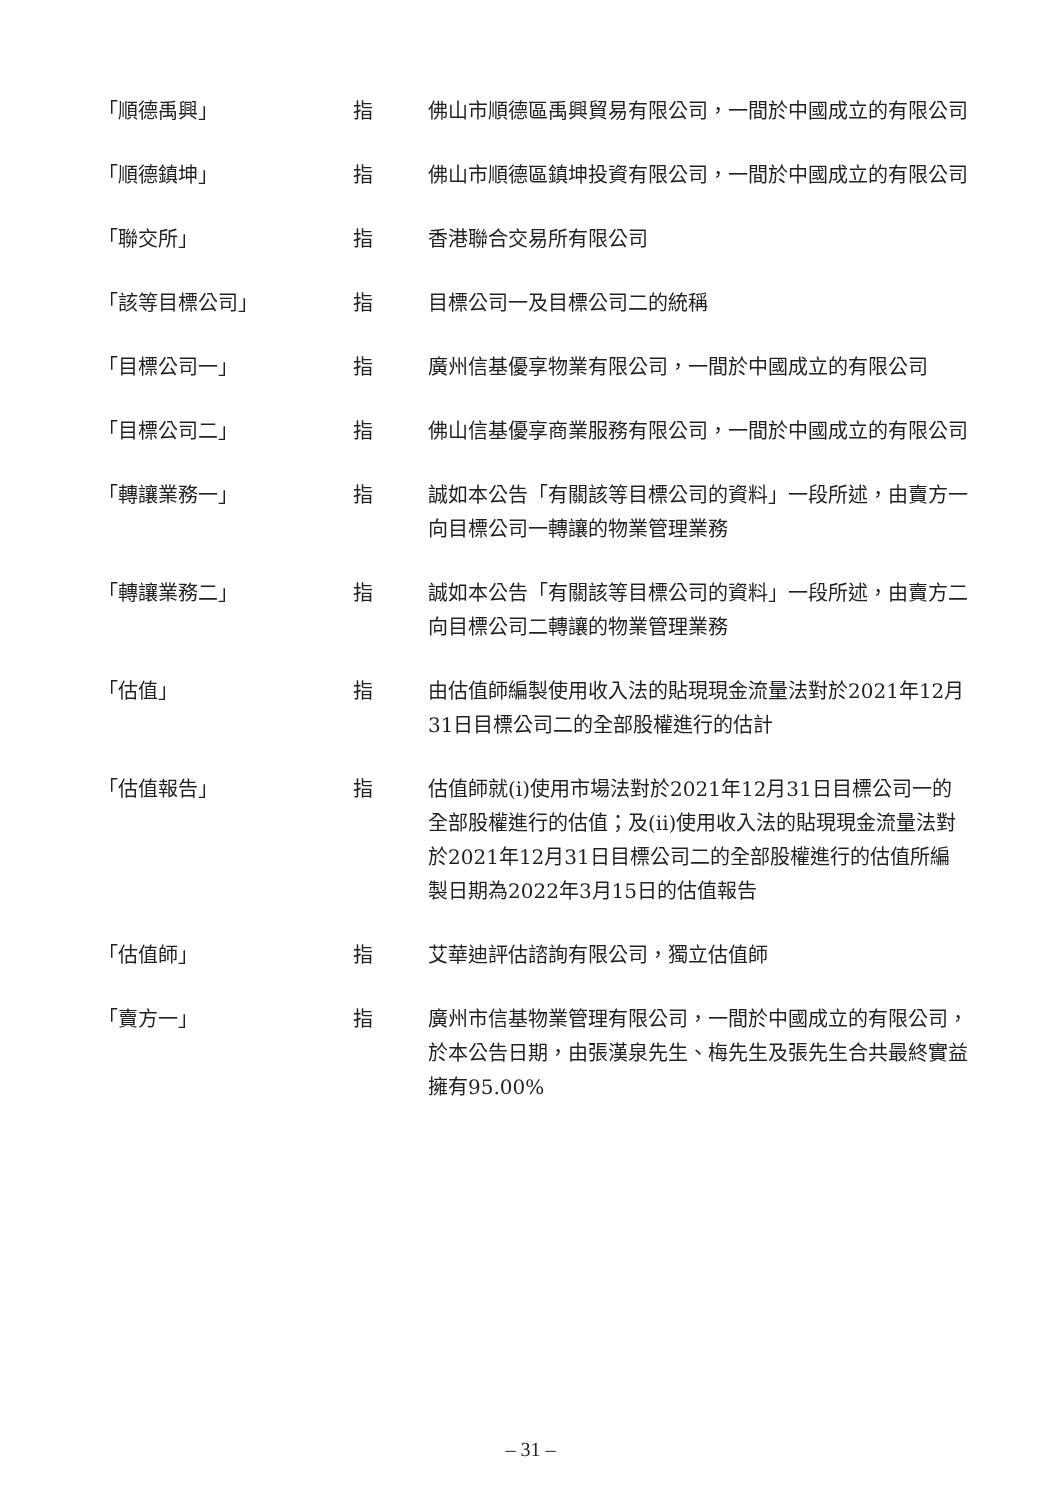| 「順德禹興」 | 指 | 佛山市順德區禹興貿易有限公司，一間於中國成立的有限公司 |
| 「順德鎮坤」 | 指 | 佛山市順德區鎮坤投資有限公司，一間於中國成立的有限公司 |
| 「聯交所」 | 指 | 香港聯合交易所有限公司 |
| 「該等目標公司」 | 指 | 目標公司一及目標公司二的統稱 |
| 「目標公司一」 | 指 | 廣州信基優享物業有限公司，一間於中國成立的有限公司 |
| 「目標公司二」 | 指 | 佛山信基優享商業服務有限公司，一間於中國成立的有限公司 |
| 「轉讓業務一」 | 指 | 誠如本公告「有關該等目標公司的資料」一段所述，由賣方一向目標公司一轉讓的物業管理業務 |
| 「轉讓業務二」 | 指 | 誠如本公告「有關該等目標公司的資料」一段所述，由賣方二向目標公司二轉讓的物業管理業務 |
| 「估值」 | 指 | 由估值師編製使用收入法的貼現現金流量法對於2021年12月31日目標公司二的全部股權進行的估計 |
| 「估值報告」 | 指 | 估值師就(i)使用市場法對於2021年12月31日目標公司一的全部股權進行的估值；及(ii)使用收入法的貼現現金流量法對於2021年12月31日目標公司二的全部股權進行的估值所編製日期為2022年3月15日的估值報告 |
| 「估值師」 | 指 | 艾華迪評估諮詢有限公司，獨立估值師 |
| 「賣方一」 | 指 | 廣州市信基物業管理有限公司，一間於中國成立的有限公司，於本公告日期，由張漢泉先生、梅先生及張先生合共最終實益擁有95.00% |
– 31 –